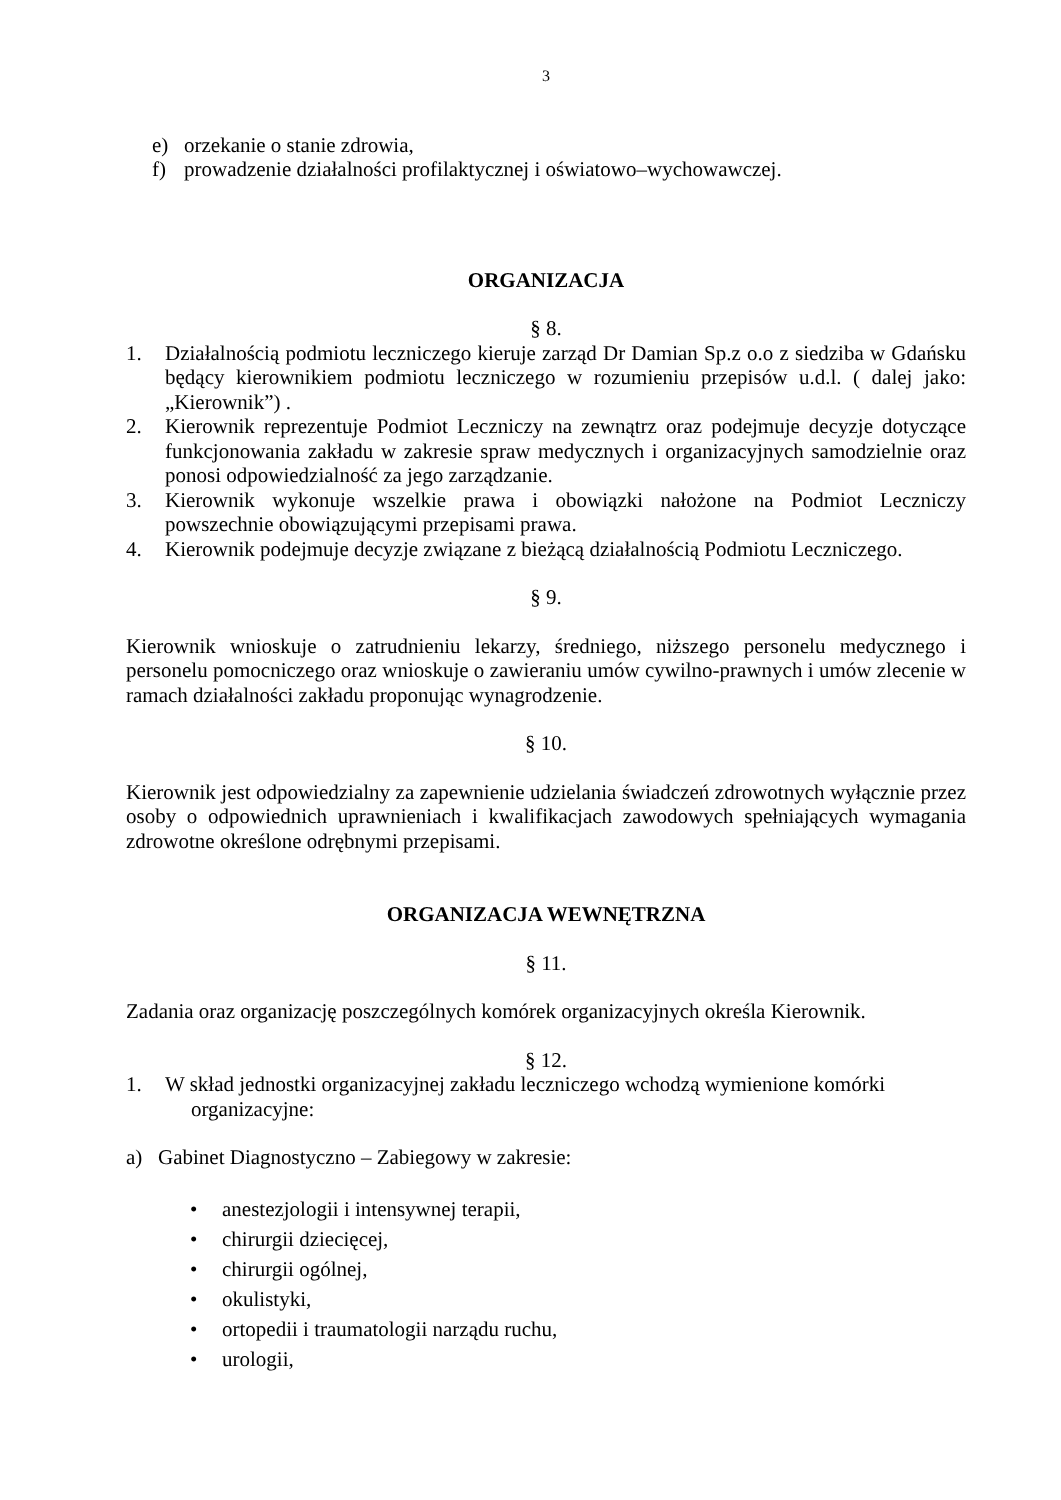3
e) orzekanie o stanie zdrowia,
f) prowadzenie działalności profilaktycznej i oświatowo–wychowawczej.
ORGANIZACJA
§ 8.
1. Działalnością podmiotu leczniczego kieruje zarząd Dr Damian Sp.z o.o z siedziba w Gdańsku będący kierownikiem podmiotu leczniczego w rozumieniu przepisów u.d.l. ( dalej jako: „Kierownik”) .
2. Kierownik reprezentuje Podmiot Leczniczy na zewnątrz oraz podejmuje decyzje dotyczące funkcjonowania zakładu w zakresie spraw medycznych i organizacyjnych samodzielnie oraz ponosi odpowiedzialność za jego zarządzanie.
3. Kierownik wykonuje wszelkie prawa i obowiązki nałożone na Podmiot Leczniczy powszechnie obowiązującymi przepisami prawa.
4. Kierownik podejmuje decyzje związane z bieżącą działalnością Podmiotu Leczniczego.
§ 9.
Kierownik wnioskuje o zatrudnieniu lekarzy, średniego, niższego personelu medycznego i personelu pomocniczego oraz wnioskuje o zawieraniu umów cywilno-prawnych i umów zlecenie w ramach działalności zakładu proponując wynagrodzenie.
§ 10.
Kierownik jest odpowiedzialny za zapewnienie udzielania świadczeń zdrowotnych wyłącznie przez osoby o odpowiednich uprawnieniach i kwalifikacjach zawodowych spełniających wymagania zdrowotne określone odrębnymi przepisami.
ORGANIZACJA WEWNĘTRZNA
§ 11.
Zadania oraz organizację poszczególnych komórek organizacyjnych określa Kierownik.
§ 12.
1. W skład jednostki organizacyjnej zakładu leczniczego wchodzą wymienione komórki
organizacyjne:
a) Gabinet Diagnostyczno – Zabiegowy w zakresie:
• anestezjologii i intensywnej terapii,
• chirurgii dziecięcej,
• chirurgii ogólnej,
• okulistyki,
• ortopedii i traumatologii narządu ruchu,
• urologii,